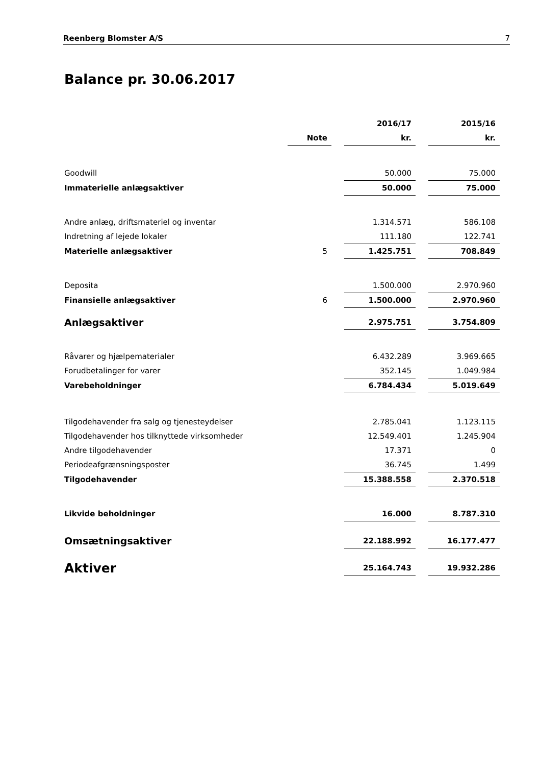Reenberg Blomster A/S 7
Balance pr. 30.06.2017
| | | | 2016/17 | | 2015/16 |
| --- | --- | --- | --- | --- | --- |
| | Note | | kr. | | kr. |
| Goodwill | | | 50.000 | | 75.000 |
| Immaterielle anlægsaktiver | | | 50.000 | | 75.000 |
| Andre anlæg, driftsmateriel og inventar | | | 1.314.571 | | 586.108 |
| Indretning af lejede lokaler | | | 111.180 | | 122.741 |
| Materielle anlægsaktiver | 5 | | 1.425.751 | | 708.849 |
| Deposita | | | 1.500.000 | | 2.970.960 |
| Finansielle anlægsaktiver | 6 | | 1.500.000 | | 2.970.960 |
| Anlægsaktiver | | | 2.975.751 | | 3.754.809 |
| Råvarer og hjælpematerialer | | | 6.432.289 | | 3.969.665 |
| Forudbetalinger for varer | | | 352.145 | | 1.049.984 |
| Varebeholdninger | | | 6.784.434 | | 5.019.649 |
| Tilgodehavender fra salg og tjenesteydelser | | | 2.785.041 | | 1.123.115 |
| Tilgodehavender hos tilknyttede virksomheder | | | 12.549.401 | | 1.245.904 |
| Andre tilgodehavender | | | 17.371 | | 0 |
| Periodeafgrænsningsposter | | | 36.745 | | 1.499 |
| Tilgodehavender | | | 15.388.558 | | 2.370.518 |
| Likvide beholdninger | | | 16.000 | | 8.787.310 |
| Omsætningsaktiver | | | 22.188.992 | | 16.177.477 |
| Aktiver | | | 25.164.743 | | 19.932.286 |